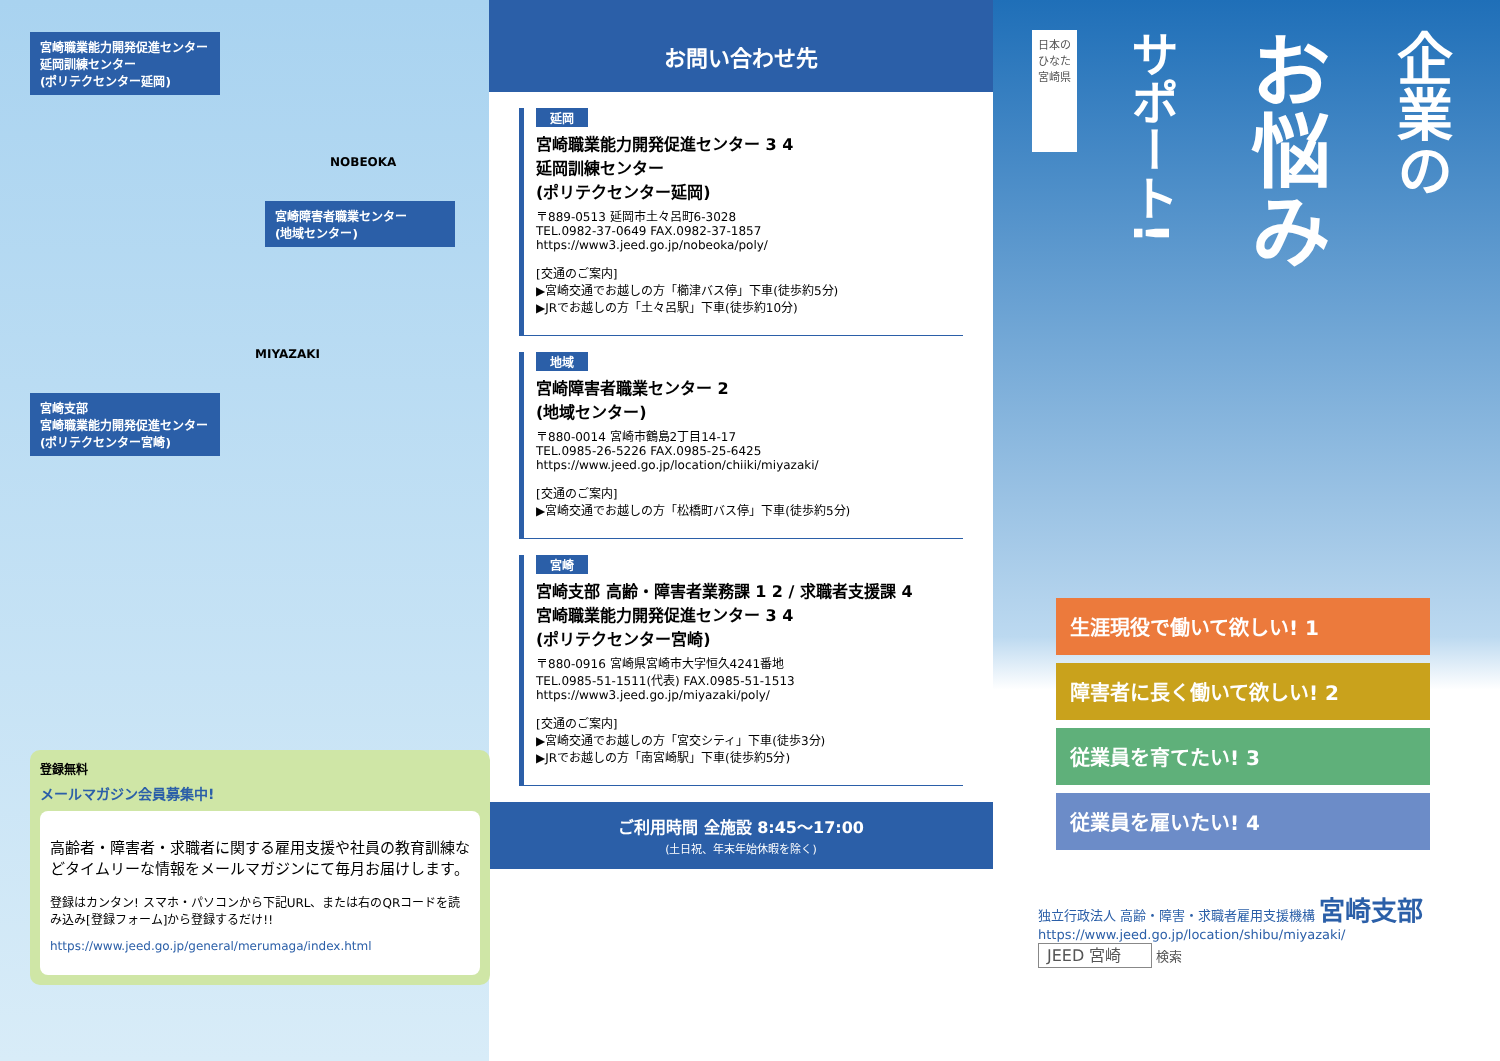宮崎職業能力開発促進センター
延岡訓練センター
(ポリテクセンター延岡)
NOBEOKA
宮崎障害者職業センター
(地域センター)
MIYAZAKI
宮崎支部
宮崎職業能力開発促進センター
(ポリテクセンター宮崎)
登録無料
メールマガジン会員募集中!
高齢者・障害者・求職者に関する雇用支援や社員の教育訓練などタイムリーな情報をメールマガジンにて毎月お届けします。
登録はカンタン! スマホ・パソコンから下記URL、または右のQRコードを読み込み[登録フォーム]から登録するだけ!!
https://www.jeed.go.jp/general/merumaga/index.html
お問い合わせ先
延岡
宮崎職業能力開発促進センター 3 4
延岡訓練センター
(ポリテクセンター延岡)
〒889-0513 延岡市土々呂町6-3028
TEL.0982-37-0649 FAX.0982-37-1857
https://www3.jeed.go.jp/nobeoka/poly/
[交通のご案内]
▶宮崎交通でお越しの方「櫛津バス停」下車(徒歩約5分)
▶JRでお越しの方「土々呂駅」下車(徒歩約10分)
地域
宮崎障害者職業センター 2
(地域センター)
〒880-0014 宮崎市鶴島2丁目14-17
TEL.0985-26-5226 FAX.0985-25-6425
https://www.jeed.go.jp/location/chiiki/miyazaki/
[交通のご案内]
▶宮崎交通でお越しの方「松橋町バス停」下車(徒歩約5分)
宮崎
宮崎支部 高齢・障害者業務課 1 2 / 求職者支援課 4
宮崎職業能力開発促進センター 3 4
(ポリテクセンター宮崎)
〒880-0916 宮崎県宮崎市大字恒久4241番地
TEL.0985-51-1511(代表) FAX.0985-51-1513
https://www3.jeed.go.jp/miyazaki/poly/
[交通のご案内]
▶宮崎交通でお越しの方「宮交シティ」下車(徒歩3分)
▶JRでお越しの方「南宮崎駅」下車(徒歩約5分)
ご利用時間 全施設 8:45〜17:00
(土日祝、年末年始休暇を除く)
日本の
ひなた
宮崎県
サポート!
お悩み
企業の
生涯現役で働いて欲しい! 1
障害者に長く働いて欲しい! 2
従業員を育てたい! 3
従業員を雇いたい! 4
独立行政法人 高齢・障害・求職者雇用支援機構 宮崎支部
https://www.jeed.go.jp/location/shibu/miyazaki/
JEED 宮崎 検索